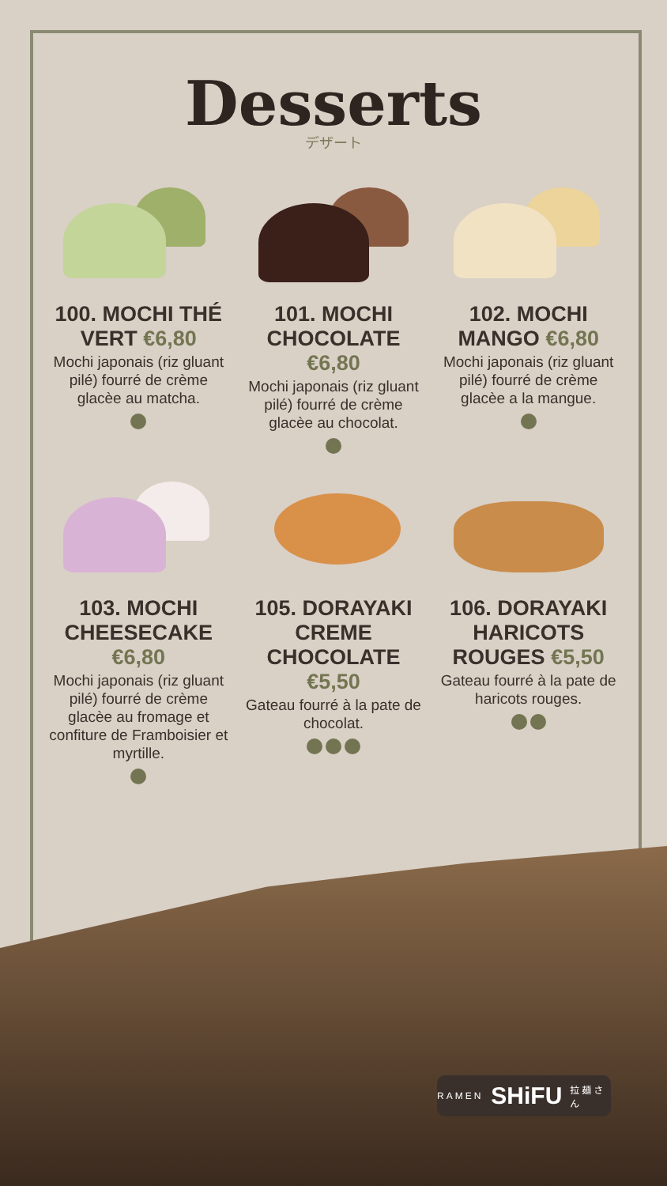Desserts
デザート
100. MOCHI THÉ VERT €6,80
Mochi japonais (riz gluant pilé) fourré de crème glacèe au matcha.
101. MOCHI CHOCOLATE €6,80
Mochi japonais (riz gluant pilé) fourré de crème glacèe au chocolat.
102. MOCHI MANGO €6,80
Mochi japonais (riz gluant pilé) fourré de crème glacèe a la mangue.
103. MOCHI CHEESECAKE €6,80
Mochi japonais (riz gluant pilé) fourré de crème glacèe au fromage et confiture de Framboisier et myrtille.
105. DORAYAKI CREME CHOCOLATE €5,50
Gateau fourré à la pate de chocolat.
106. DORAYAKI HARICOTS ROUGES €5,50
Gateau fourré à la pate de haricots rouges.
RAMEN SHiFU 拉麺さん